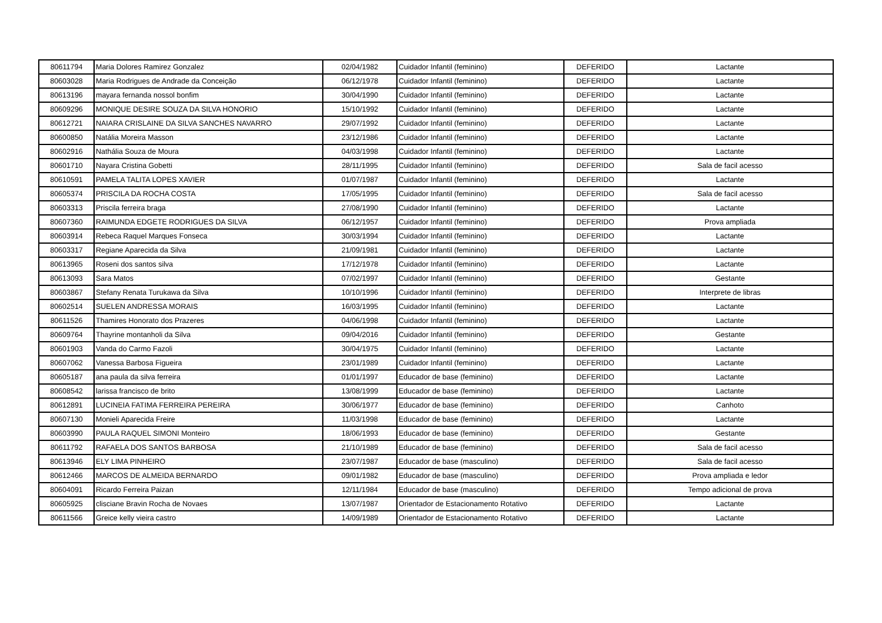| 80611794 | Maria Dolores Ramirez Gonzalez | 02/04/1982 | Cuidador Infantil (feminino) | DEFERIDO | Lactante |
| 80603028 | Maria Rodrigues de Andrade da Conceição | 06/12/1978 | Cuidador Infantil (feminino) | DEFERIDO | Lactante |
| 80613196 | mayara fernanda nossol bonfim | 30/04/1990 | Cuidador Infantil (feminino) | DEFERIDO | Lactante |
| 80609296 | MONIQUE DESIRE SOUZA DA SILVA HONORIO | 15/10/1992 | Cuidador Infantil (feminino) | DEFERIDO | Lactante |
| 80612721 | NAIARA CRISLAINE DA SILVA SANCHES NAVARRO | 29/07/1992 | Cuidador Infantil (feminino) | DEFERIDO | Lactante |
| 80600850 | Natália Moreira Masson | 23/12/1986 | Cuidador Infantil (feminino) | DEFERIDO | Lactante |
| 80602916 | Nathália Souza de Moura | 04/03/1998 | Cuidador Infantil (feminino) | DEFERIDO | Lactante |
| 80601710 | Nayara Cristina Gobetti | 28/11/1995 | Cuidador Infantil (feminino) | DEFERIDO | Sala de facil acesso |
| 80610591 | PAMELA TALITA LOPES XAVIER | 01/07/1987 | Cuidador Infantil (feminino) | DEFERIDO | Lactante |
| 80605374 | PRISCILA DA ROCHA COSTA | 17/05/1995 | Cuidador Infantil (feminino) | DEFERIDO | Sala de facil acesso |
| 80603313 | Priscila ferreira braga | 27/08/1990 | Cuidador Infantil (feminino) | DEFERIDO | Lactante |
| 80607360 | RAIMUNDA EDGETE RODRIGUES DA SILVA | 06/12/1957 | Cuidador Infantil (feminino) | DEFERIDO | Prova ampliada |
| 80603914 | Rebeca Raquel Marques Fonseca | 30/03/1994 | Cuidador Infantil (feminino) | DEFERIDO | Lactante |
| 80603317 | Regiane Aparecida da Silva | 21/09/1981 | Cuidador Infantil (feminino) | DEFERIDO | Lactante |
| 80613965 | Roseni dos santos silva | 17/12/1978 | Cuidador Infantil (feminino) | DEFERIDO | Lactante |
| 80613093 | Sara Matos | 07/02/1997 | Cuidador Infantil (feminino) | DEFERIDO | Gestante |
| 80603867 | Stefany Renata Turukawa da Silva | 10/10/1996 | Cuidador Infantil (feminino) | DEFERIDO | Interprete de libras |
| 80602514 | SUELEN ANDRESSA MORAIS | 16/03/1995 | Cuidador Infantil (feminino) | DEFERIDO | Lactante |
| 80611526 | Thamires Honorato dos Prazeres | 04/06/1998 | Cuidador Infantil (feminino) | DEFERIDO | Lactante |
| 80609764 | Thayrine montanholi da Silva | 09/04/2016 | Cuidador Infantil (feminino) | DEFERIDO | Gestante |
| 80601903 | Vanda do Carmo Fazoli | 30/04/1975 | Cuidador Infantil (feminino) | DEFERIDO | Lactante |
| 80607062 | Vanessa Barbosa Figueira | 23/01/1989 | Cuidador Infantil (feminino) | DEFERIDO | Lactante |
| 80605187 | ana paula da silva ferreira | 01/01/1997 | Educador de base (feminino) | DEFERIDO | Lactante |
| 80608542 | larissa francisco de brito | 13/08/1999 | Educador de base (feminino) | DEFERIDO | Lactante |
| 80612891 | LUCINEIA FATIMA FERREIRA PEREIRA | 30/06/1977 | Educador de base (feminino) | DEFERIDO | Canhoto |
| 80607130 | Monieli Aparecida Freire | 11/03/1998 | Educador de base (feminino) | DEFERIDO | Lactante |
| 80603990 | PAULA RAQUEL SIMONI Monteiro | 18/06/1993 | Educador de base (feminino) | DEFERIDO | Gestante |
| 80611792 | RAFAELA DOS SANTOS BARBOSA | 21/10/1989 | Educador de base (feminino) | DEFERIDO | Sala de facil acesso |
| 80613946 | ELY LIMA PINHEIRO | 23/07/1987 | Educador de base (masculino) | DEFERIDO | Sala de facil acesso |
| 80612466 | MARCOS DE ALMEIDA BERNARDO | 09/01/1982 | Educador de base (masculino) | DEFERIDO | Prova ampliada e ledor |
| 80604091 | Ricardo Ferreira Paizan | 12/11/1984 | Educador de base (masculino) | DEFERIDO | Tempo adicional de prova |
| 80605925 | clisciane Bravin Rocha de Novaes | 13/07/1987 | Orientador de Estacionamento Rotativo | DEFERIDO | Lactante |
| 80611566 | Greice kelly vieira castro | 14/09/1989 | Orientador de Estacionamento Rotativo | DEFERIDO | Lactante |